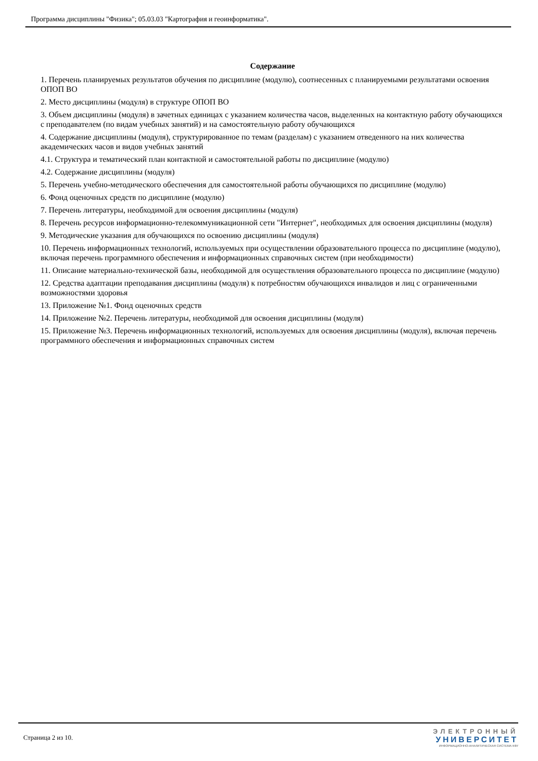Программа дисциплины "Физика"; 05.03.03 "Картография и геоинформатика".
Содержание
1. Перечень планируемых результатов обучения по дисциплине (модулю), соотнесенных с планируемыми результатами освоения ОПОП ВО
2. Место дисциплины (модуля) в структуре ОПОП ВО
3. Объем дисциплины (модуля) в зачетных единицах с указанием количества часов, выделенных на контактную работу обучающихся с преподавателем (по видам учебных занятий) и на самостоятельную работу обучающихся
4. Содержание дисциплины (модуля), структурированное по темам (разделам) с указанием отведенного на них количества академических часов и видов учебных занятий
4.1. Структура и тематический план контактной и самостоятельной работы по дисциплине (модулю)
4.2. Содержание дисциплины (модуля)
5. Перечень учебно-методического обеспечения для самостоятельной работы обучающихся по дисциплине (модулю)
6. Фонд оценочных средств по дисциплине (модулю)
7. Перечень литературы, необходимой для освоения дисциплины (модуля)
8. Перечень ресурсов информационно-телекоммуникационной сети "Интернет", необходимых для освоения дисциплины (модуля)
9. Методические указания для обучающихся по освоению дисциплины (модуля)
10. Перечень информационных технологий, используемых при осуществлении образовательного процесса по дисциплине (модулю), включая перечень программного обеспечения и информационных справочных систем (при необходимости)
11. Описание материально-технической базы, необходимой для осуществления образовательного процесса по дисциплине (модулю)
12. Средства адаптации преподавания дисциплины (модуля) к потребностям обучающихся инвалидов и лиц с ограниченными возможностями здоровья
13. Приложение №1. Фонд оценочных средств
14. Приложение №2. Перечень литературы, необходимой для освоения дисциплины (модуля)
15. Приложение №3. Перечень информационных технологий, используемых для освоения дисциплины (модуля), включая перечень программного обеспечения и информационных справочных систем
Страница 2 из 10.
ЭЛЕКТРОННЫЙ
УНИВЕРСИТЕТ
ИНФОРМАЦИОННО-АНАЛИТИЧЕСКАЯ СИСТЕМА КФУ